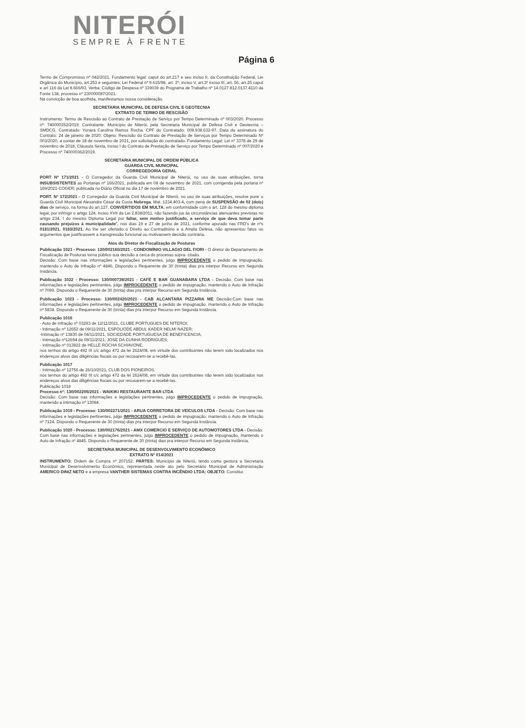NITERÓI
SEMPRE À FRENTE
Página 6
Termo de Compromisso nº 042/2021, Fundamento legal: caput do art.217 e seu inciso II, da Constituição Federal, Lei Orgânica do Município, art.253 e seguintes; Lei Federal nº 9.615/98, art. 2º, inciso V, art.3º inciso III, art. 56, art.25 caput e art 116 da Lei 8.666/93. Verba: Código de Despesa nº 339039 do Programa de Trabalho nº 14.0127.812.0137.4110 da Fonte 138, processo nº 230000087/2021.
Na convicção de boa acolhida, manifestamos nossa consideração.
SECRETARIA MUNICIPAL DE DEFESA CIVIL E GEOTECNIA
EXTRATO DE TERMO DE RESCISÃO
Instrumento: Termo de Rescisão ao Contrato de Prestação de Serviço por Tempo Determinado nº 003/2020. Processo nº: 740000352/2019; Contratante: Município de Niterói, pela Secretaria Municipal de Defesa Civil e Geotecnia – SMDCG. Contratado: Yonara Carolina Ramos Rocha. CPF do Contratado: 008.938.632-97. Data da assinatura do Contrato: 24 de janeiro de 2020; Objeto: Rescisão do Contrato de Prestação de Serviços por Tempo Determinado Nº 003/2020, a contar de 18 de novembro de 2021, por solicitação do contratado. Fundamento Legal: Lei nº 3378 de 29 de novembro de 2018, Cláusula Sexta, Inciso I do Contrato de Prestação de Serviço por Tempo Determinado nº 007/2020 e Processo nº 740000362/2019.
SECRETARIA MUNICIPAL DE ORDEM PÚBLICA
GUARDA CIVIL MUNICIPAL
CORREGEDORIA GERAL
PORT Nº 171/2021 - O Corregedor da Guarda Civil Municipal de Niterói, no uso de suas atribuições, torna INSUBSISTENTES as Portarias nº 166/2021, publicada em 08 de novembro de 2021, com corrigenda pela portaria nº 169/2021-COGER; publicada no Diário Oficial no dia 17 de novembro de 2021.
PORT. Nº 172/2021 - O Corregedor da Guarda Civil Municipal de Niterói, no uso de suas atribuições, resolve punir o Guarda Civil Municipal Alexandre César da Costa Nobrega, Mat. 1234.403-4, com pena de SUSPENSÃO de 02 (dois) dias de serviço, na forma do art.127, CONVERTIDOS EM MULTA, em conformidade com o art. 128 do mesmo diploma legal, por infringir o artigo 124, inciso XVII da Lei 2.838/2011, não fazendo jus às circunstâncias atenuantes previstas no artigo 234, I do mesmo Diploma Legal por faltar, sem motivo justificado, a serviço de que deva tomar parte causando prejuízos à municipalidade", nos dias 19 e 27 de junho de 2021, conforme apurado nas FRD's de nºs 0181/2021, 0183/2021. Ao lhe ser ofertado o Direito ao Contraditório e a Ampla Defesa, não apresentou fatos ou argumentos que justificassem a transgressão funcional ou motivassem decisão contrária.
Atos do Diretor de Fiscalização de Posturas
Publicação 1021 - Processo: 130/002160/2021 - CONDOMÍNIO VILLAGIO DEL FIORI - O diretor do Departamento de Fiscalização de Posturas torna público sua decisão a cerca do processo supra- citado.
Decisão: Com base nas informações e legislações pertinentes, julgo IMPROCEDENTE o pedido de impugnação, mantendo o Auto de Infração nº 4846. Dispondo o Requerente de 30 (trinta) dias pra interpor Recurso em Segunda Instância.
Publicação 1022 - Processo: 130/000739/2021 - CAFÉ E BAR GUANABARA LTDA - Decisão: Com base nas informações e legislações pertinentes, julgo IMPROCEDENTE o pedido de impugnação, mantendo o Auto de Infração nº 7099. Dispondo o Requerente de 30 (trinta) dias pra interpor Recurso em Segunda Instância.
Publicação 1023 - Processo: 130/002420/2021 - CAB ALCANTARA PIZZARIA ME Decisão:Com base nas informações e legislações pertinentes, julgo IMPROCEDENTE o pedido de impugnação, mantendo o Auto de Infração nº 5838. Dispondo o Requerente de 30 (trinta) dias pra interpor Recurso em Segunda Instância.
Publicação 1016
- Auto de Infração nº 03293 de 12/11/2021, CLUBE PORTUGUES DE NITEROI;
- Intimação nº 12652 de 09/11/2021, ESPOLIODE ABDUL KADER HELMI NAZER;
-Intimação nº 13830 de 04/11/2021, SOCIEDADE PORTUGUESA DE BENEFICENCIA;
- Intimação nº12694 de 09/11/2021, JOSE DA CUNHA RODRIGUES;
- Intimação nº 013822 de HELLE ROCHA SCHIAVONE.
nos termos do artigo 492 III c/c artigo 472 da lei 2624/08, em virtude dos contribuintes não terem sido localizados nos endereços alvos das diligências fiscais ou por recusarem-se a recebê-las.
Publicação 1017
- Intimação nº 12756 de 26/10/2021, CLUB DOS PIONEIROS.
nos termos do artigo 492 III c/c artigo 472 da lei 2624/08, em virtude dos contribuintes não terem sido localizados nos endereços alvos das diligências fiscais ou por recusarem-se a recebê-las.
Publicação 1018
Processo nº: 130/002205/2021 - WAIKIKI RESTAURANTE BAR LTDA
Decisão: Com base nas informações e legislações pertinentes, julgo IMPROCEDENTE o pedido de impugnação, mantendo a intimação nº 13084.
Publicação 1019 - Processo: 130/002271/2021 - ARUA CORRETORA DE VEICULOS LTDA - Decisão: Com base nas informações e legislações pertinentes, julgo IMPROCEDENTE o pedido de impugnação, mantendo o Auto de Infração nº 7124. Dispondo o Requerente de 30 (trinta) dias pra interpor Recurso em Segunda Instância.
Publicação 1020 - Processo: 130/002176/2021 - AMX COMERCIO E SERVIÇO DE AUTOMOTORES LTDA - Decisão: Com base nas informações e legislações pertinentes, julgo IMPROCEDENTE o pedido de impugnação, mantendo o Auto de Infração nº 4845. Dispondo o Requerente de 30 (trinta) dias pra interpor Recurso em Segunda Instância.
SECRETARIA MUNICIPAL DE DESENVOLVIMENTO ECONÔMICO
EXTRATO Nº 014/2021
INSTRUMENTO: Ordem de Compra nº 207152. PARTES: Município de Niterói, tendo como gestora a Secretaria Municipal de Desenvolvimento Econômico, representada neste ato pelo Secretário Municipal de Administração AMERICO DINIZ NETO e a empresa VANTHER SISTEMAS CONTRA INCÊNDIO LTDA; OBJETO: Constitui